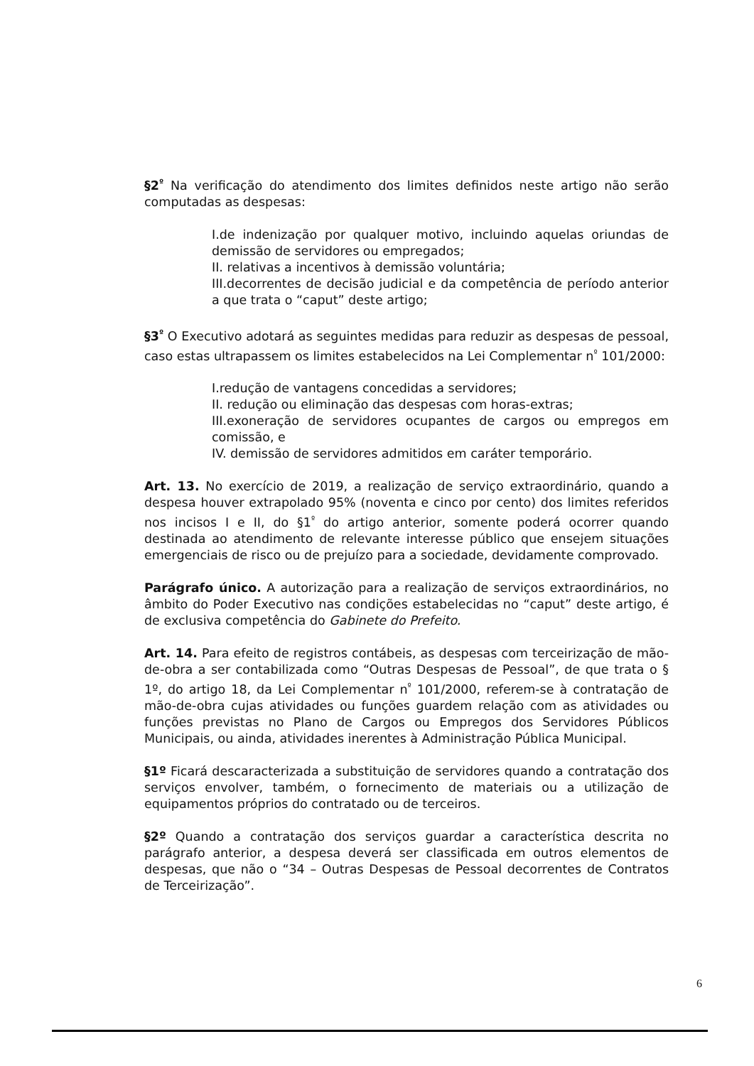§2<sup>º</sup> Na verificação do atendimento dos limites definidos neste artigo não serão computadas as despesas:
I.de indenização por qualquer motivo, incluindo aquelas oriundas de demissão de servidores ou empregados;
II. relativas a incentivos à demissão voluntária;
III.decorrentes de decisão judicial e da competência de período anterior a que trata o “caput” deste artigo;
§3<sup>º</sup> O Executivo adotará as seguintes medidas para reduzir as despesas de pessoal, caso estas ultrapassem os limites estabelecidos na Lei Complementar n<sup>º</sup> 101/2000:
I.redução de vantagens concedidas a servidores;
II. redução ou eliminação das despesas com horas-extras;
III.exoneração de servidores ocupantes de cargos ou empregos em comissão, e
IV. demissão de servidores admitidos em caráter temporário.
Art. 13. No exercício de 2019, a realização de serviço extraordinário, quando a despesa houver extrapolado 95% (noventa e cinco por cento) dos limites referidos nos incisos I e II, do §1<sup>º</sup> do artigo anterior, somente poderá ocorrer quando destinada ao atendimento de relevante interesse público que ensejem situações emergenciais de risco ou de prejuízo para a sociedade, devidamente comprovado.
Parágrafo único. A autorização para a realização de serviços extraordinários, no âmbito do Poder Executivo nas condições estabelecidas no “caput” deste artigo, é de exclusiva competência do Gabinete do Prefeito.
Art. 14. Para efeito de registros contábeis, as despesas com terceirização de mão-de-obra a ser contabilizada como “Outras Despesas de Pessoal”, de que trata o § 1º, do artigo 18, da Lei Complementar n<sup>º</sup> 101/2000, referem-se à contratação de mão-de-obra cujas atividades ou funções guardem relação com as atividades ou funções previstas no Plano de Cargos ou Empregos dos Servidores Públicos Municipais, ou ainda, atividades inerentes à Administração Pública Municipal.
§1º Ficará descaracterizada a substituição de servidores quando a contratação dos serviços envolver, também, o fornecimento de materiais ou a utilização de equipamentos próprios do contratado ou de terceiros.
§2º Quando a contratação dos serviços guardar a característica descrita no parágrafo anterior, a despesa deverá ser classificada em outros elementos de despesas, que não o “34 – Outras Despesas de Pessoal decorrentes de Contratos de Terceirização”.
6